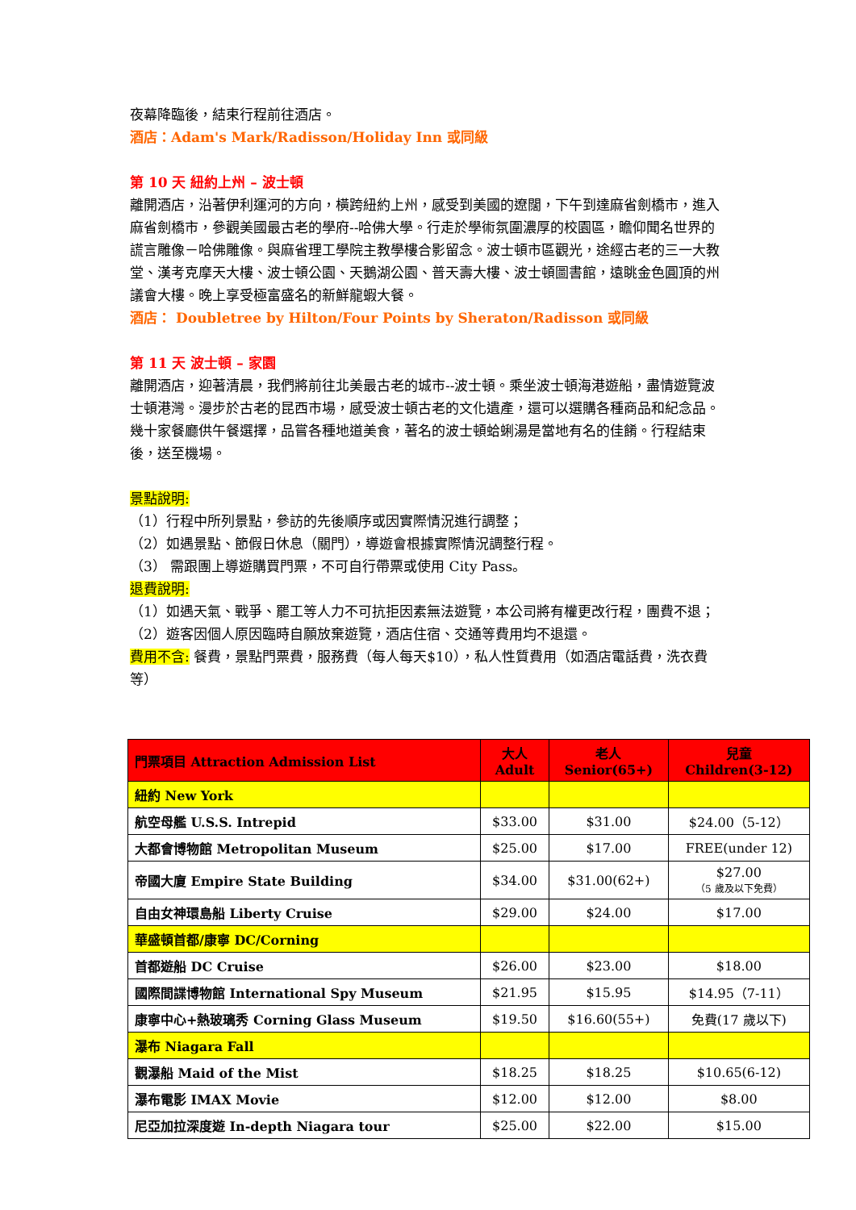夜幕降臨後，結束行程前往酒店。
酒店：Adam's Mark/Radisson/Holiday Inn 或同級
第 10 天 紐約上州 – 波士頓
離開酒店，沿著伊利運河的方向，橫跨紐約上州，感受到美國的遼闊，下午到達麻省劍橋市，進入麻省劍橋市，參觀美國最古老的學府--哈佛大學。行走於學術氛圍濃厚的校園區，瞻仰聞名世界的謊言雕像－哈佛雕像。與麻省理工學院主教學樓合影留念。波士頓市區觀光，途經古老的三一大教堂、漢考克摩天大樓、波士頓公園、天鵝湖公園、普天壽大樓、波士頓圖書館，遠眺金色圓頂的州議會大樓。晚上享受極富盛名的新鮮龍蝦大餐。
酒店： Doubletree by Hilton/Four Points by Sheraton/Radisson 或同級
第 11 天 波士頓 – 家園
離開酒店，迎著清晨，我們將前往北美最古老的城市--波士頓。乘坐波士頓海港遊船，盡情遊覽波士頓港灣。漫步於古老的昆西市場，感受波士頓古老的文化遺產，還可以選購各種商品和紀念品。幾十家餐廳供午餐選擇，品嘗各種地道美食，著名的波士頓蛤蜊湯是當地有名的佳餚。行程結束後，送至機場。
景點說明:
（1）行程中所列景點，參訪的先後順序或因實際情況進行調整；
（2）如遇景點、節假日休息（關門），導遊會根據實際情況調整行程。
（3） 需跟團上導遊購買門票，不可自行帶票或使用 City Pass。
退費說明:
（1）如遇天氣、戰爭、罷工等人力不可抗拒因素無法遊覽，本公司將有權更改行程，團費不退；
（2）遊客因個人原因臨時自願放棄遊覽，酒店住宿、交通等費用均不退還。
費用不含: 餐費，景點門票費，服務費（每人每天$10），私人性質費用（如酒店電話費，洗衣費等）
| 門票項目 Attraction Admission List | 大人 Adult | 老人 Senior(65+) | 兒童 Children(3-12) |
| --- | --- | --- | --- |
| 紐約 New York | | | |
| 航空母艦 U.S.S. Intrepid | $33.00 | $31.00 | $24.00（5-12） |
| 大都會博物館 Metropolitan Museum | $25.00 | $17.00 | FREE(under 12) |
| 帝國大廈 Empire State Building | $34.00 | $31.00(62+) | $27.00 （5 歲及以下免費） |
| 自由女神環島船 Liberty Cruise | $29.00 | $24.00 | $17.00 |
| 華盛頓首都/康寧 DC/Corning | | | |
| 首都遊船 DC Cruise | $26.00 | $23.00 | $18.00 |
| 國際間諜博物館 International Spy Museum | $21.95 | $15.95 | $14.95（7-11） |
| 康寧中心+熱玻璃秀 Corning Glass Museum | $19.50 | $16.60(55+) | 免費(17 歲以下) |
| 瀑布 Niagara Fall | | | |
| 觀瀑船 Maid of the Mist | $18.25 | $18.25 | $10.65(6-12) |
| 瀑布電影 IMAX Movie | $12.00 | $12.00 | $8.00 |
| 尼亞加拉深度遊 In-depth Niagara tour | $25.00 | $22.00 | $15.00 |